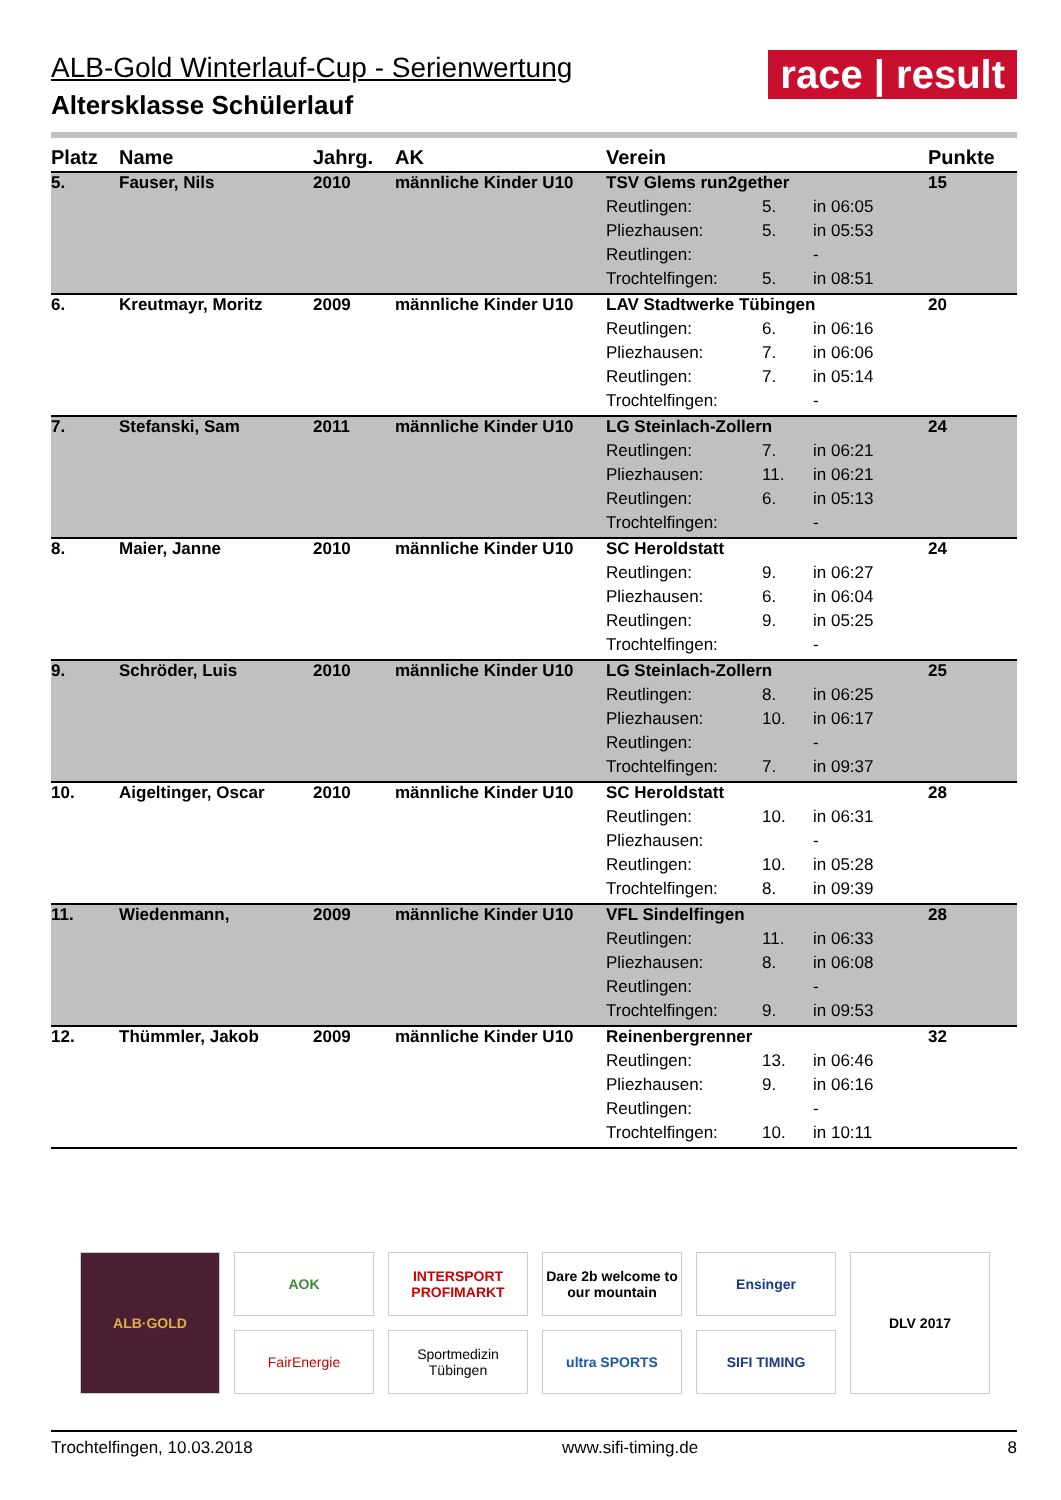ALB-Gold Winterlauf-Cup - Serienwertung
Altersklasse Schülerlauf
race | result
| Platz | Name | Jahrg. | AK | Verein | | | Punkte |
| --- | --- | --- | --- | --- | --- | --- | --- |
| 5. | Fauser, Nils | 2010 | männliche Kinder U10 | TSV Glems run2gether | | | 15 |
| | | | | Reutlingen: | 5. | in 06:05 | |
| | | | | Pliezhausen: | 5. | in 05:53 | |
| | | | | Reutlingen: | | - | |
| | | | | Trochtelfingen: | 5. | in 08:51 | |
| 6. | Kreutmayr, Moritz | 2009 | männliche Kinder U10 | LAV Stadtwerke Tübingen | | | 20 |
| | | | | Reutlingen: | 6. | in 06:16 | |
| | | | | Pliezhausen: | 7. | in 06:06 | |
| | | | | Reutlingen: | 7. | in 05:14 | |
| | | | | Trochtelfingen: | | - | |
| 7. | Stefanski, Sam | 2011 | männliche Kinder U10 | LG Steinlach-Zollern | | | 24 |
| | | | | Reutlingen: | 7. | in 06:21 | |
| | | | | Pliezhausen: | 11. | in 06:21 | |
| | | | | Reutlingen: | 6. | in 05:13 | |
| | | | | Trochtelfingen: | | - | |
| 8. | Maier, Janne | 2010 | männliche Kinder U10 | SC Heroldstatt | | | 24 |
| | | | | Reutlingen: | 9. | in 06:27 | |
| | | | | Pliezhausen: | 6. | in 06:04 | |
| | | | | Reutlingen: | 9. | in 05:25 | |
| | | | | Trochtelfingen: | | - | |
| 9. | Schröder, Luis | 2010 | männliche Kinder U10 | LG Steinlach-Zollern | | | 25 |
| | | | | Reutlingen: | 8. | in 06:25 | |
| | | | | Pliezhausen: | 10. | in 06:17 | |
| | | | | Reutlingen: | | - | |
| | | | | Trochtelfingen: | 7. | in 09:37 | |
| 10. | Aigeltinger, Oscar | 2010 | männliche Kinder U10 | SC Heroldstatt | | | 28 |
| | | | | Reutlingen: | 10. | in 06:31 | |
| | | | | Pliezhausen: | | - | |
| | | | | Reutlingen: | 10. | in 05:28 | |
| | | | | Trochtelfingen: | 8. | in 09:39 | |
| 11. | Wiedenmann, | 2009 | männliche Kinder U10 | VFL Sindelfingen | | | 28 |
| | | | | Reutlingen: | 11. | in 06:33 | |
| | | | | Pliezhausen: | 8. | in 06:08 | |
| | | | | Reutlingen: | | - | |
| | | | | Trochtelfingen: | 9. | in 09:53 | |
| 12. | Thümmler, Jakob | 2009 | männliche Kinder U10 | Reinenbergrenner | | | 32 |
| | | | | Reutlingen: | 13. | in 06:46 | |
| | | | | Pliezhausen: | 9. | in 06:16 | |
| | | | | Reutlingen: | | - | |
| | | | | Trochtelfingen: | 10. | in 10:11 | |
ALB·GOLD
AOK
INTERSPORT PROFIMARKT
Dare 2b welcome to our mountain
Ensinger
DLV 2017
FairEnergie
Sportmedizin Tübingen
ultra SPORTS
SIFI TIMING
Trochtelfingen, 10.03.2018 www.sifi-timing.de 8